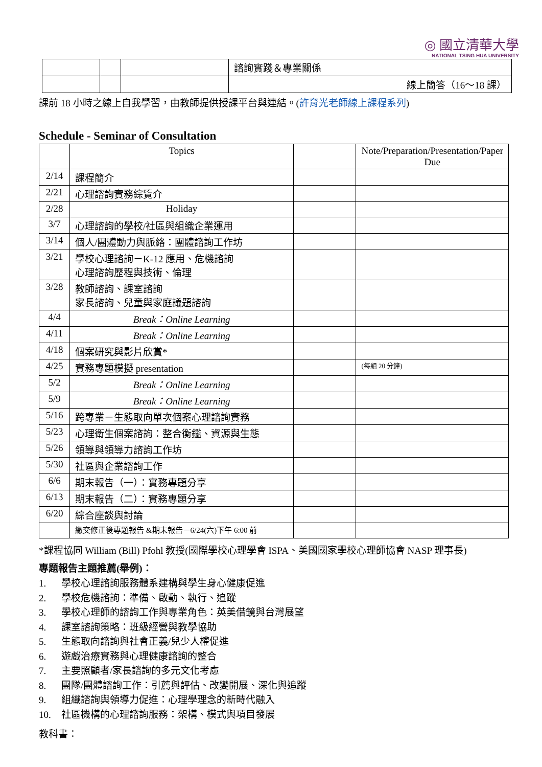◎ 國立清華大學
NATIONAL TSING HUA UNIVERSITY
| | | | 諮詢實踐＆專業關係 |
| | | | 線上簡答（16～18 課） |
課前 18 小時之線上自我學習，由教師提供授課平台與連結。(許育光老師線上課程系列)
Schedule - Seminar of Consultation
| | Topics | | Note/Preparation/Presentation/Paper Due |
| --- | --- | --- | --- |
| 2/14 | 課程簡介 | | |
| 2/21 | 心理諮詢實務綜覽介 | | |
| 2/28 | Holiday | | |
| 3/7 | 心理諮詢的學校/社區與組織企業運用 | | |
| 3/14 | 個人/團體動力與脈絡：團體諮詢工作坊 | | |
| 3/21 | 學校心理諮詢－K-12 應用、危機諮詢 心理諮詢歷程與技術、倫理 | | |
| 3/28 | 教師諮詢、課室諮詢 家長諮詢、兒童與家庭議題諮詢 | | |
| 4/4 | Break：Online Learning | | |
| 4/11 | Break：Online Learning | | |
| 4/18 | 個案研究與影片欣賞* | | |
| 4/25 | 實務專題模擬 presentation | | (每組 20 分鐘) |
| 5/2 | Break：Online Learning | | |
| 5/9 | Break：Online Learning | | |
| 5/16 | 跨專業－生態取向單次個案心理諮詢實務 | | |
| 5/23 | 心理衛生個案諮詢：整合衡鑑、資源與生態 | | |
| 5/26 | 領導與領導力諮詢工作坊 | | |
| 5/30 | 社區與企業諮詢工作 | | |
| 6/6 | 期末報告（一）：實務專題分享 | | |
| 6/13 | 期末報告（二）：實務專題分享 | | |
| 6/20 | 綜合座談與討論 | | |
| | 繳交修正後專題報告 &期末報告－6/24(六)下午 6:00 前 | | |
*課程協同 William (Bill) Pfohl 教授(國際學校心理學會 ISPA、美國國家學校心理師協會 NASP 理事長)
專題報告主題推薦(舉例)：
1. 學校心理諮詢服務體系建構與學生身心健康促進
2. 學校危機諮詢：準備、啟動、執行、追蹤
3. 學校心理師的諮詢工作與專業角色：英美借鏡與台灣展望
4. 課室諮詢策略：班級經營與教學協助
5. 生態取向諮詢與社會正義/兒少人權促進
6. 遊戲治療實務與心理健康諮詢的整合
7. 主要照顧者/家長諮詢的多元文化考慮
8. 團隊/團體諮詢工作：引薦與評估、改變開展、深化與追蹤
9. 組織諮詢與領導力促進：心理學理念的新時代融入
10. 社區機構的心理諮詢服務：架構、模式與項目發展
教科書：